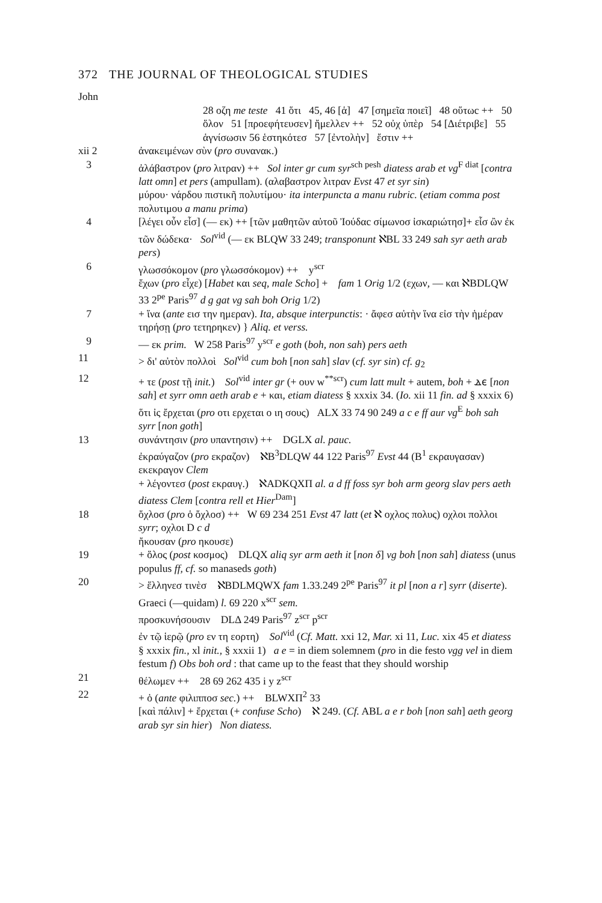372 THE JOURNAL OF THEOLOGICAL STUDIES
John
28 οζη me teste 41 ὅτι 45, 46 [ἁ] 47 [σημεῖα ποιεῖ] 48 οὕτωc ++ 50 ὅλον 51 [προεφήτευσεν] ἤμελλεν ++ 52 οὐχ ὑπὲρ 54 [Διέτριβε] 55 ἁγνίσωσιν 56 ἑστηκότεσ 57 [ἐντολὴν] ἔστιν ++
xii 2 ἀνακειμένων σὺν (pro συνανακ.)
3 ἀλάβαστρον (pro λιτραν) ++ Sol inter gr cum syr<sup>sch pesh</sup> diatess arab et vg<sup>F diat</sup> [contra latt omn] et pers (ampullam). (αλαβαστρον λιτραν Evst 47 et syr sin)
μύρου· νάρδου πιστικῆ πολυτίμου· ita interpuncta a manu rubric. (etiam comma post πολυτιμου a manu prima)
4 [λέγει οὖν εἷσ] (— εκ) ++ [τῶν μαθητῶν αὐτοῦ Ἰούδαc σίμωνοσ ἰσκαριώτησ]+ εἷσ ὢν ἐκ τῶν δώδεκα· Sol<sup>vid</sup> (— εκ BLQW 33 249; transponunt ℵBL 33 249 sah syr aeth arab pers)
6 γλωσσόκομον (pro γλωσσόκομον) ++ y<sup>scr</sup>
ἔχων (pro εἶχε) [Habet και seq, male Scho] + fam 1 Orig 1/2 (εχων, — και ℵBDLQW 33 2<sup>pe</sup> Paris<sup>97</sup> d g gat vg sah boh Orig 1/2)
7 + ἵνα (ante εισ την ημεραν). Ita, absque interpunctis: · ἄφεσ αὐτὴν ἵνα εἰσ τὴν ἡμέραν τηρήσῃ (pro τετηρηκεν) } Aliq. et verss.
9 — εκ prim. W 258 Paris<sup>97</sup> y<sup>scr</sup> e goth (boh, non sah) pers aeth
11 > δι' αὐτὸν πολλοὶ Sol<sup>vid</sup> cum boh [non sah] slav (cf. syr sin) cf. g<sub>2</sub>
12 + τε (post τῇ init.) Sol<sup>vid</sup> inter gr (+ ουν w<sup>**scr</sup>) cum latt mult + autem, boh + ⲇⲉ [non sah] et syrr omn aeth arab e + και, etiam diatess § xxxix 34. (Io. xii 11 fin. ad § xxxix 6)
ὅτι ἰς ἔρχεται (pro οτι ερχεται ο ιη σους) ALX 33 74 90 249 a c e ff aur vg<sup>E</sup> boh sah syrr [non goth]
13 συνάντησιν (pro υπαντησιν) ++ DGLX al. pauc.
ἐκραύγαζον (pro εκραζον) ℵB<sup>3</sup>DLQW 44 122 Paris<sup>97</sup> Evst 44 (B<sup>1</sup> εκραυγασαν) εκεκραγον Clem
+ λέγοντεσ (post εκραυγ.) ℵADKQXΠ al. a d ff foss syr boh arm georg slav pers aeth diatess Clem [contra rell et Hier<sup>Dam</sup>]
18 ὄχλοσ (pro ὁ ὄχλοσ) ++ W 69 234 251 Evst 47 latt (et ℵ οχλος πολυς) οχλοι πολλοι syrr; οχλοι D c d
ἤκουσαν (pro ηκουσε)
19 + ὅλος (post κοσμος) DLQX aliq syr arm aeth it [non δ] vg boh [non sah] diatess (unus populus ff, cf. so manaseds goth)
20 > ἕλληνεσ τινὲσ ℵBDLMQWX fam 1.33.249 2<sup>pe</sup> Paris<sup>97</sup> it pl [non a r] syrr (diserte). Graeci (—quidam) l. 69 220 x<sup>scr</sup> sem.
προσκυνήσουσιν DLΔ 249 Paris<sup>97</sup> z<sup>scr</sup> p<sup>scr</sup>
ἐν τῷ ἱερῷ (pro εν τη εορτη) Sol<sup>vid</sup> (Cf. Matt. xxi 12, Mar. xi 11, Luc. xix 45 et diatess § xxxix fin., xl init., § xxxii 1) a e = in diem solemnem (pro in die festo vgg vel in diem festum f) Obs boh ord : that came up to the feast that they should worship
21 θέλωμεν ++ 28 69 262 435 i y z<sup>scr</sup>
22 + ὁ (ante φιλιπποσ sec.) ++ BLWXΠ<sup>2</sup> 33
[καὶ πάλιν] + ἔρχεται (+ confuse Scho) ℵ 249. (Cf. ABL a e r boh [non sah] aeth georg arab syr sin hier) Non diatess.